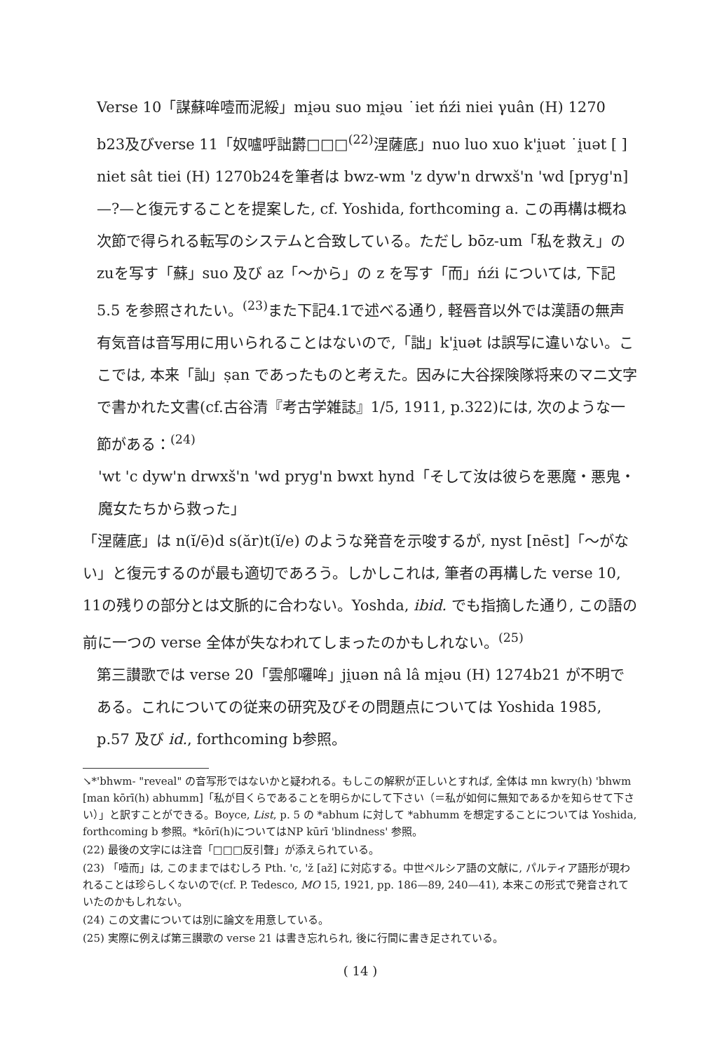Verse 10「謀蘇哞噎而泥綏」mi̯əu suo mi̯əu ˙iet ńźi niei γuân (H) 1270 b23及びverse 11「奴嚧呼詘欝□□□<sup>(22)</sup>涅薩底」nuo luo xuo k'i̯uət ˙i̯uət [ ] niet sât tiei (H) 1270b24を筆者は bwz-wm 'z dyw'n drwxš'n 'wd [pryg'n]—?—と復元することを提案した, cf. Yoshida, forthcoming a. この再構は概ね次節で得られる転写のシステムと合致している。ただし bōz-um「私を救え」のzuを写す「蘇」suo 及び az「～から」の z を写す「而」ńźi については, 下記 5.5 を参照されたい。<sup>(23)</sup>また下記4.1で述べる通り, 軽唇音以外では漢語の無声有気音は音写用に用いられることはないので,「詘」k'i̯uət は誤写に違いない。ここでは, 本来「訕」ṣan であったものと考えた。因みに大谷探険隊将来のマニ文字で書かれた文書(cf.古谷清『考古学雑誌』1/5, 1911, p.322)には, 次のような一節がある：<sup>(24)</sup>
'wt 'c dyw'n drwxš'n 'wd pryg'n bwxt hynd「そして汝は彼らを悪魔・悪鬼・魔女たちから救った」
「涅薩底」は n(ĭ/ē)d s(ăr)t(ĭ/e) のような発音を示唆するが, nyst [nēst]「～がない」と復元するのが最も適切であろう。しかしこれは, 筆者の再構した verse 10, 11の残りの部分とは文脈的に合わない。Yoshda, ibid. でも指摘した通り, この語の前に一つの verse 全体が失なわれてしまったのかもしれない。<sup>(25)</sup>
第三讃歌では verse 20「雲郍囉哞」ji̯uən nâ lâ mi̯əu (H) 1274b21 が不明である。これについての従来の研究及びその問題点については Yoshida 1985, p.57 及び id., forthcoming b参照。
↘*'bhwm- "reveal" の音写形ではないかと疑われる。もしこの解釈が正しいとすれば, 全体は mn kwry(h) 'bhwm [man kōrī(h) abhumm]「私が目くらであることを明らかにして下さい（＝私が如何に無知であるかを知らせて下さい）」と訳すことができる。Boyce, List, p. 5 の *abhum に対して *abhumm を想定することについては Yoshida, forthcoming b 参照。*kōrī(h)についてはNP kūrī 'blindness' 参照。
(22) 最後の文字には注音「□□□反引聲」が添えられている。
(23) 「噎而」は, このままではむしろ Pth. 'c, 'ž [až] に対応する。中世ペルシア語の文献に, パルティア語形が現われることは珍らしくないので(cf. P. Tedesco, MO 15, 1921, pp. 186—89, 240—41), 本来この形式で発音されていたのかもしれない。
(24) この文書については別に論文を用意している。
(25) 実際に例えば第三讃歌の verse 21 は書き忘れられ, 後に行間に書き足されている。
( 14 )